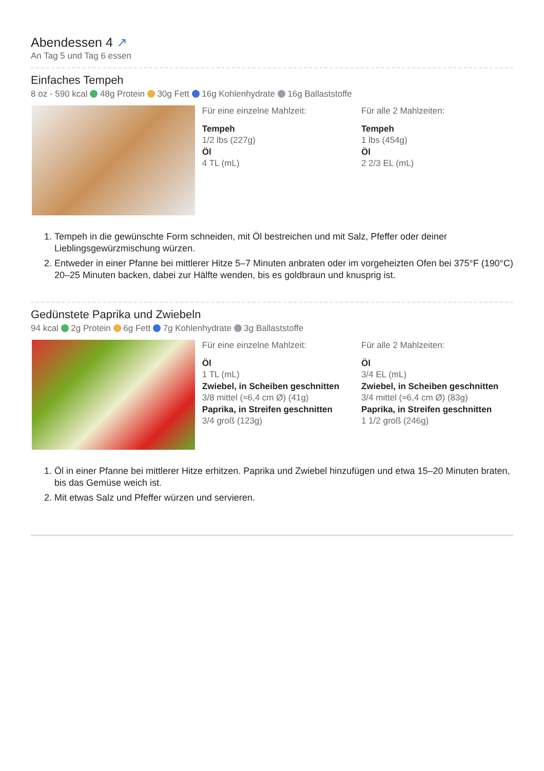Abendessen 4 ↗
An Tag 5 und Tag 6 essen
Einfaches Tempeh
8 oz - 590 kcal 48g Protein 30g Fett 16g Kohlenhydrate 16g Ballaststoffe
Für eine einzelne Mahlzeit:
Tempeh
1/2 lbs (227g)
Öl
4 TL (mL)
Für alle 2 Mahlzeiten:
Tempeh
1 lbs (454g)
Öl
2 2/3 EL (mL)
1. Tempeh in die gewünschte Form schneiden, mit Öl bestreichen und mit Salz, Pfeffer oder deiner Lieblingsgewürzmischung würzen.
2. Entweder in einer Pfanne bei mittlerer Hitze 5–7 Minuten anbraten oder im vorgeheizten Ofen bei 375°F (190°C) 20–25 Minuten backen, dabei zur Hälfte wenden, bis es goldbraun und knusprig ist.
Gedünstete Paprika und Zwiebeln
94 kcal 2g Protein 6g Fett 7g Kohlenhydrate 3g Ballaststoffe
Für eine einzelne Mahlzeit:
Öl
1 TL (mL)
Zwiebel, in Scheiben geschnitten
3/8 mittel (≈6,4 cm Ø) (41g)
Paprika, in Streifen geschnitten
3/4 groß (123g)
Für alle 2 Mahlzeiten:
Öl
3/4 EL (mL)
Zwiebel, in Scheiben geschnitten
3/4 mittel (≈6,4 cm Ø) (83g)
Paprika, in Streifen geschnitten
1 1/2 groß (246g)
1. Öl in einer Pfanne bei mittlerer Hitze erhitzen. Paprika und Zwiebel hinzufügen und etwa 15–20 Minuten braten, bis das Gemüse weich ist.
2. Mit etwas Salz und Pfeffer würzen und servieren.